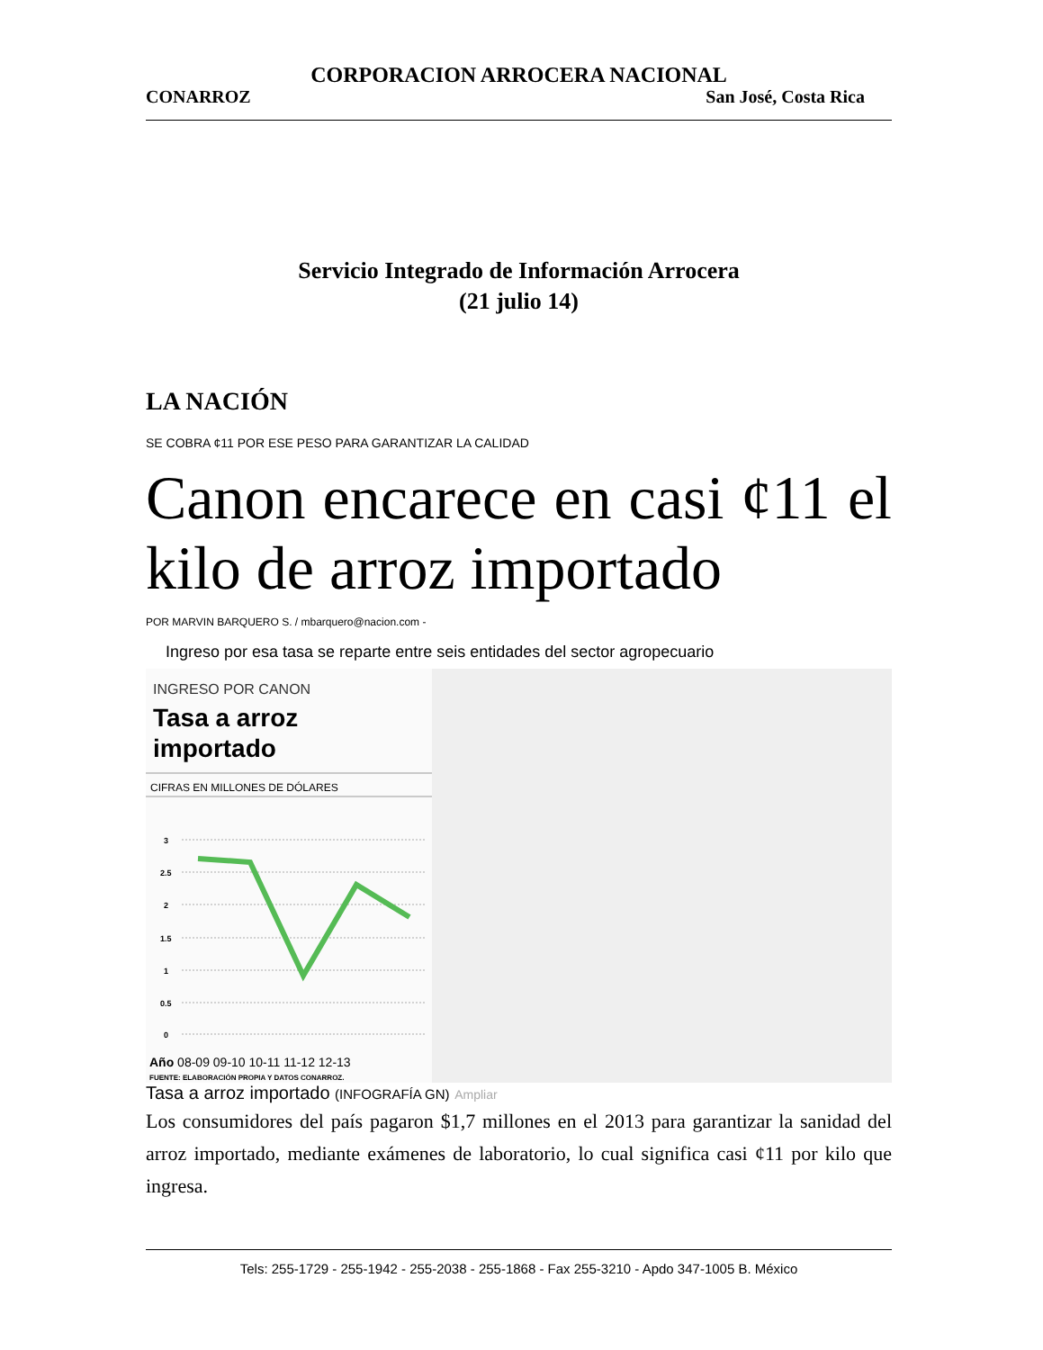CORPORACION ARROCERA NACIONAL
CONARROZ San José, Costa Rica
Servicio Integrado de Información Arrocera
(21 julio 14)
LA NACIÓN
SE COBRA ¢11 POR ESE PESO PARA GARANTIZAR LA CALIDAD
Canon encarece en casi ¢11 el kilo de arroz importado
POR MARVIN BARQUERO S. / mbarquero@nacion.com -
Ingreso por esa tasa se reparte entre seis entidades del sector agropecuario
INGRESO POR CANON
Tasa a arroz
importado
CIFRAS EN MILLONES DE DÓLARES
3
2.5
2
1.5
1
0.5
0
Año 08-09 09-10 10-11 11-12 12-13
FUENTE: ELABORACIÓN PROPIA Y DATOS CONARROZ.
Tasa a arroz importado (INFOGRAFÍA GN) Ampliar
Los consumidores del país pagaron $1,7 millones en el 2013 para garantizar la sanidad del arroz importado, mediante exámenes de laboratorio, lo cual significa casi ¢11 por kilo que ingresa.
Tels: 255-1729 - 255-1942 - 255-2038 - 255-1868 - Fax 255-3210 - Apdo 347-1005 B. México